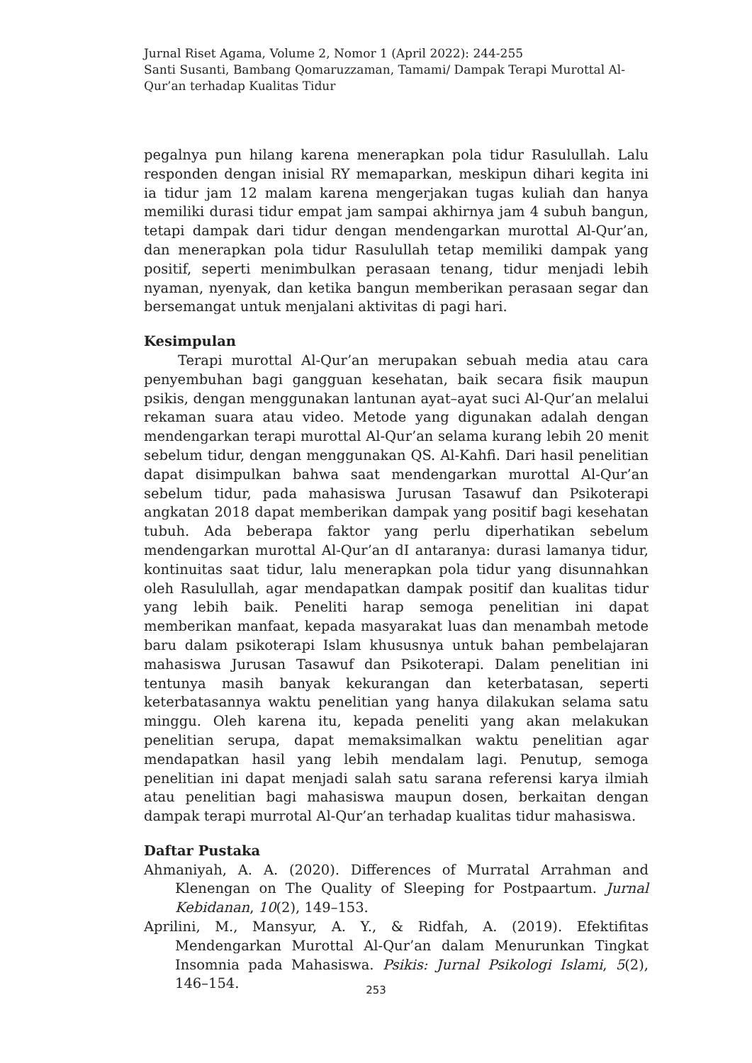Jurnal Riset Agama, Volume 2, Nomor 1 (April 2022): 244-255
Santi Susanti, Bambang Qomaruzzaman, Tamami/ Dampak Terapi Murottal Al-Qur’an terhadap Kualitas Tidur
pegalnya pun hilang karena menerapkan pola tidur Rasulullah. Lalu responden dengan inisial RY memaparkan, meskipun dihari kegita ini ia tidur jam 12 malam karena mengerjakan tugas kuliah dan hanya memiliki durasi tidur empat jam sampai akhirnya jam 4 subuh bangun, tetapi dampak dari tidur dengan mendengarkan murottal Al-Qur’an, dan menerapkan pola tidur Rasulullah tetap memiliki dampak yang positif, seperti menimbulkan perasaan tenang, tidur menjadi lebih nyaman, nyenyak, dan ketika bangun memberikan perasaan segar dan bersemangat untuk menjalani aktivitas di pagi hari.
Kesimpulan
Terapi murottal Al-Qur’an merupakan sebuah media atau cara penyembuhan bagi gangguan kesehatan, baik secara fisik maupun psikis, dengan menggunakan lantunan ayat–ayat suci Al-Qur’an melalui rekaman suara atau video. Metode yang digunakan adalah dengan mendengarkan terapi murottal Al-Qur’an selama kurang lebih 20 menit sebelum tidur, dengan menggunakan QS. Al-Kahfi. Dari hasil penelitian dapat disimpulkan bahwa saat mendengarkan murottal Al-Qur’an sebelum tidur, pada mahasiswa Jurusan Tasawuf dan Psikoterapi angkatan 2018 dapat memberikan dampak yang positif bagi kesehatan tubuh. Ada beberapa faktor yang perlu diperhatikan sebelum mendengarkan murottal Al-Qur’an dI antaranya: durasi lamanya tidur, kontinuitas saat tidur, lalu menerapkan pola tidur yang disunnahkan oleh Rasulullah, agar mendapatkan dampak positif dan kualitas tidur yang lebih baik. Peneliti harap semoga penelitian ini dapat memberikan manfaat, kepada masyarakat luas dan menambah metode baru dalam psikoterapi Islam khususnya untuk bahan pembelajaran mahasiswa Jurusan Tasawuf dan Psikoterapi. Dalam penelitian ini tentunya masih banyak kekurangan dan keterbatasan, seperti keterbatasannya waktu penelitian yang hanya dilakukan selama satu minggu. Oleh karena itu, kepada peneliti yang akan melakukan penelitian serupa, dapat memaksimalkan waktu penelitian agar mendapatkan hasil yang lebih mendalam lagi. Penutup, semoga penelitian ini dapat menjadi salah satu sarana referensi karya ilmiah atau penelitian bagi mahasiswa maupun dosen, berkaitan dengan dampak terapi murrotal Al-Qur’an terhadap kualitas tidur mahasiswa.
Daftar Pustaka
Ahmaniyah, A. A. (2020). Differences of Murratal Arrahman and Klenengan on The Quality of Sleeping for Postpaartum. Jurnal Kebidanan, 10(2), 149–153.
Aprilini, M., Mansyur, A. Y., & Ridfah, A. (2019). Efektifitas Mendengarkan Murottal Al-Qur’an dalam Menurunkan Tingkat Insomnia pada Mahasiswa. Psikis: Jurnal Psikologi Islami, 5(2), 146–154.
253